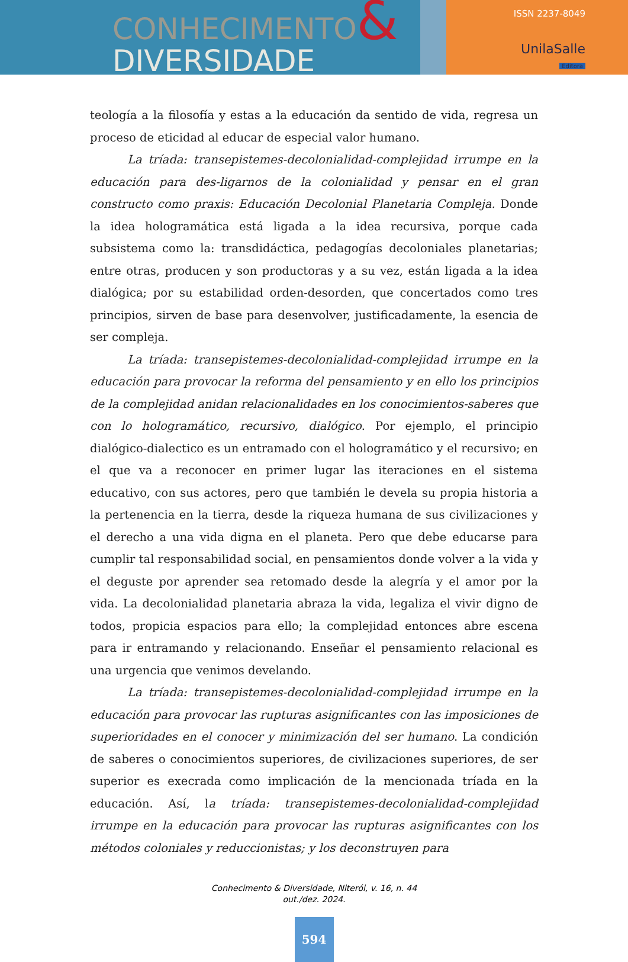CONHECIMENTO&
DIVERSIDADE
ISSN 2237-8049
UnilaSalle
Editora
teología a la filosofía y estas a la educación da sentido de vida, regresa un proceso de eticidad al educar de especial valor humano.
La tríada: transepistemes-decolonialidad-complejidad irrumpe en la educación para des-ligarnos de la colonialidad y pensar en el gran constructo como praxis: Educación Decolonial Planetaria Compleja. Donde la idea hologramática está ligada a la idea recursiva, porque cada subsistema como la: transdidáctica, pedagogías decoloniales planetarias; entre otras, producen y son productoras y a su vez, están ligada a la idea dialógica; por su estabilidad orden-desorden, que concertados como tres principios, sirven de base para desenvolver, justificadamente, la esencia de ser compleja.
La tríada: transepistemes-decolonialidad-complejidad irrumpe en la educación para provocar la reforma del pensamiento y en ello los principios de la complejidad anidan relacionalidades en los conocimientos-saberes que con lo hologramático, recursivo, dialógico. Por ejemplo, el principio dialógico-dialectico es un entramado con el hologramático y el recursivo; en el que va a reconocer en primer lugar las iteraciones en el sistema educativo, con sus actores, pero que también le devela su propia historia a la pertenencia en la tierra, desde la riqueza humana de sus civilizaciones y el derecho a una vida digna en el planeta. Pero que debe educarse para cumplir tal responsabilidad social, en pensamientos donde volver a la vida y el deguste por aprender sea retomado desde la alegría y el amor por la vida. La decolonialidad planetaria abraza la vida, legaliza el vivir digno de todos, propicia espacios para ello; la complejidad entonces abre escena para ir entramando y relacionando. Enseñar el pensamiento relacional es una urgencia que venimos develando.
La tríada: transepistemes-decolonialidad-complejidad irrumpe en la educación para provocar las rupturas asignificantes con las imposiciones de superioridades en el conocer y minimización del ser humano. La condición de saberes o conocimientos superiores, de civilizaciones superiores, de ser superior es execrada como implicación de la mencionada tríada en la educación. Así, la tríada: transepistemes-decolonialidad-complejidad irrumpe en la educación para provocar las rupturas asignificantes con los métodos coloniales y reduccionistas; y los deconstruyen para
Conhecimento & Diversidade, Niterói, v. 16, n. 44
out./dez. 2024.
594